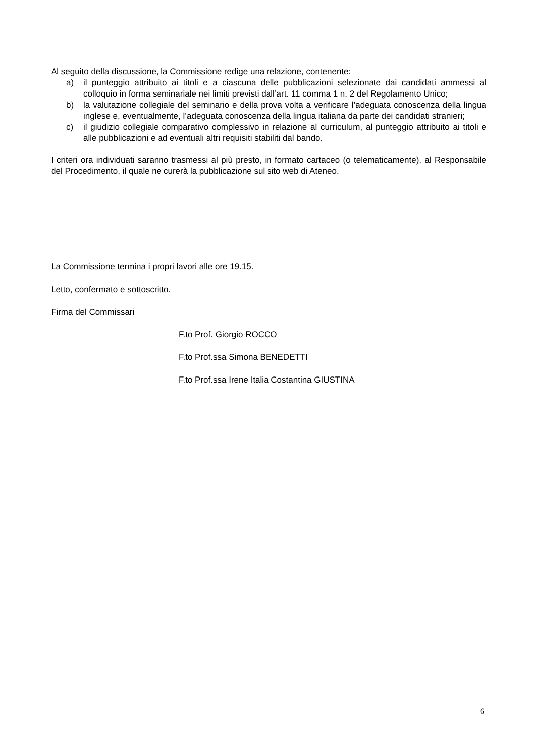Al seguito della discussione, la Commissione redige una relazione, contenente:
a) il punteggio attribuito ai titoli e a ciascuna delle pubblicazioni selezionate dai candidati ammessi al colloquio in forma seminariale nei limiti previsti dall’art. 11 comma 1 n. 2 del Regolamento Unico;
b) la valutazione collegiale del seminario e della prova volta a verificare l’adeguata conoscenza della lingua inglese e, eventualmente, l’adeguata conoscenza della lingua italiana da parte dei candidati stranieri;
c) il giudizio collegiale comparativo complessivo in relazione al curriculum, al punteggio attribuito ai titoli e alle pubblicazioni e ad eventuali altri requisiti stabiliti dal bando.
I criteri ora individuati saranno trasmessi al più presto, in formato cartaceo (o telematicamente), al Responsabile del Procedimento, il quale ne curerà la pubblicazione sul sito web di Ateneo.
La Commissione termina i propri lavori alle ore 19.15.
Letto, confermato e sottoscritto.
Firma del Commissari
F.to Prof. Giorgio ROCCO
F.to Prof.ssa Simona BENEDETTI
F.to Prof.ssa Irene Italia Costantina GIUSTINA
6